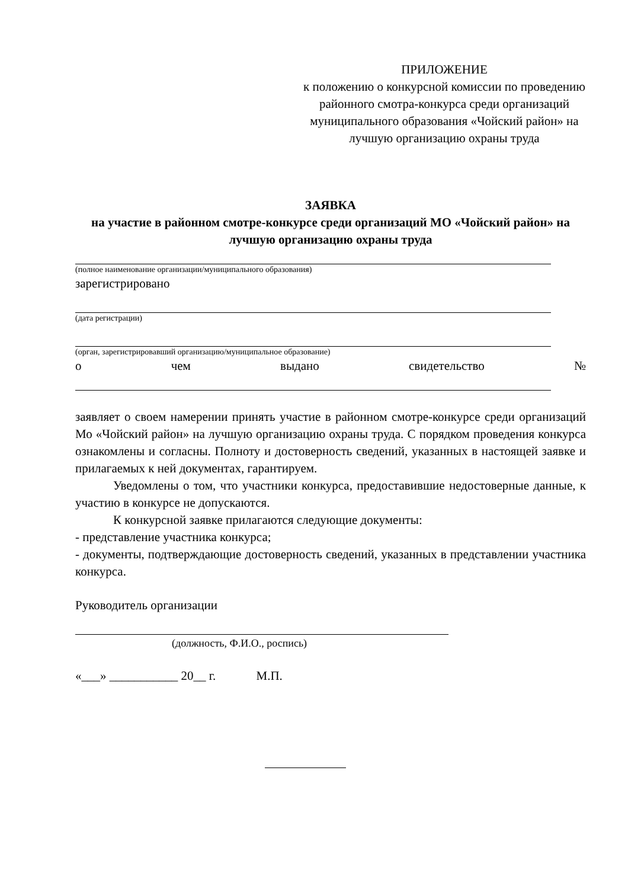ПРИЛОЖЕНИЕ
к положению о конкурсной комиссии по проведению районного смотра-конкурса среди организаций муниципального образования «Чойский район» на лучшую организацию охраны труда
ЗАЯВКА
на участие в районном смотре-конкурсе среди организаций МО «Чойский район» на лучшую организацию охраны труда
(полное наименование организации/муниципального образования)
зарегистрировано
(дата регистрации)
(орган, зарегистрировавший организацию/муниципальное образование)
о чем выдано свидетельство №
заявляет о своем намерении принять участие в районном смотре-конкурсе среди организаций Мо «Чойский район» на лучшую организацию охраны труда. С порядком проведения конкурса ознакомлены и согласны. Полноту и достоверность сведений, указанных в настоящей заявке и прилагаемых к ней документах, гарантируем.
Уведомлены о том, что участники конкурса, предоставившие недостоверные данные, к участию в конкурсе не допускаются.
К конкурсной заявке прилагаются следующие документы:
- представление участника конкурса;
- документы, подтверждающие достоверность сведений, указанных в представлении участника конкурса.
Руководитель организации
(должность, Ф.И.О., роспись)
«___» ___________ 20__ г. М.П.